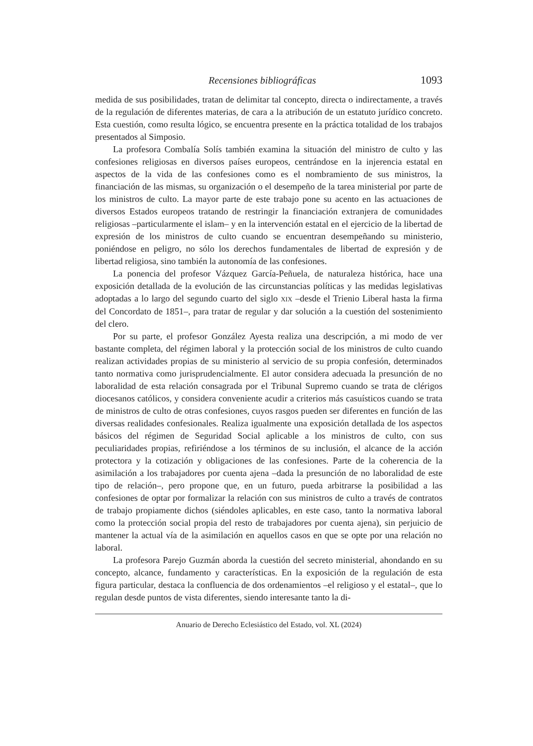Recensiones bibliográficas 1093
medida de sus posibilidades, tratan de delimitar tal concepto, directa o indirectamente, a través de la regulación de diferentes materias, de cara a la atribución de un estatuto jurídico concreto. Esta cuestión, como resulta lógico, se encuentra presente en la práctica totalidad de los trabajos presentados al Simposio.
La profesora Combalía Solís también examina la situación del ministro de culto y las confesiones religiosas en diversos países europeos, centrándose en la injerencia estatal en aspectos de la vida de las confesiones como es el nombramiento de sus ministros, la financiación de las mismas, su organización o el desempeño de la tarea ministerial por parte de los ministros de culto. La mayor parte de este trabajo pone su acento en las actuaciones de diversos Estados europeos tratando de restringir la financiación extranjera de comunidades religiosas –particularmente el islam– y en la intervención estatal en el ejercicio de la libertad de expresión de los ministros de culto cuando se encuentran desempeñando su ministerio, poniéndose en peligro, no sólo los derechos fundamentales de libertad de expresión y de libertad religiosa, sino también la autonomía de las confesiones.
La ponencia del profesor Vázquez García-Peñuela, de naturaleza histórica, hace una exposición detallada de la evolución de las circunstancias políticas y las medidas legislativas adoptadas a lo largo del segundo cuarto del siglo XIX –desde el Trienio Liberal hasta la firma del Concordato de 1851–, para tratar de regular y dar solución a la cuestión del sostenimiento del clero.
Por su parte, el profesor González Ayesta realiza una descripción, a mi modo de ver bastante completa, del régimen laboral y la protección social de los ministros de culto cuando realizan actividades propias de su ministerio al servicio de su propia confesión, determinados tanto normativa como jurisprudencialmente. El autor considera adecuada la presunción de no laboralidad de esta relación consagrada por el Tribunal Supremo cuando se trata de clérigos diocesanos católicos, y considera conveniente acudir a criterios más casuísticos cuando se trata de ministros de culto de otras confesiones, cuyos rasgos pueden ser diferentes en función de las diversas realidades confesionales. Realiza igualmente una exposición detallada de los aspectos básicos del régimen de Seguridad Social aplicable a los ministros de culto, con sus peculiaridades propias, refiriéndose a los términos de su inclusión, el alcance de la acción protectora y la cotización y obligaciones de las confesiones. Parte de la coherencia de la asimilación a los trabajadores por cuenta ajena –dada la presunción de no laboralidad de este tipo de relación–, pero propone que, en un futuro, pueda arbitrarse la posibilidad a las confesiones de optar por formalizar la relación con sus ministros de culto a través de contratos de trabajo propiamente dichos (siéndoles aplicables, en este caso, tanto la normativa laboral como la protección social propia del resto de trabajadores por cuenta ajena), sin perjuicio de mantener la actual vía de la asimilación en aquellos casos en que se opte por una relación no laboral.
La profesora Parejo Guzmán aborda la cuestión del secreto ministerial, ahondando en su concepto, alcance, fundamento y características. En la exposición de la regulación de esta figura particular, destaca la confluencia de dos ordenamientos –el religioso y el estatal–, que lo regulan desde puntos de vista diferentes, siendo interesante tanto la di-
Anuario de Derecho Eclesiástico del Estado, vol. XL (2024)